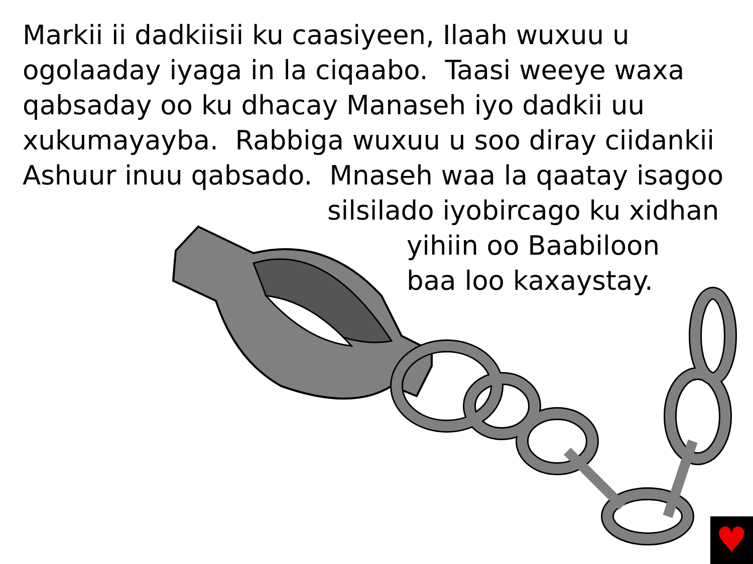Markii ii dadkiisii ku caasiyeen, Ilaah wuxuu u
ogolaaday iyaga in la ciqaabo. Taasi weeye waxa
qabsaday oo ku dhacay Manaseh iyo dadkii uu
xukumayayba. Rabbiga wuxuu u soo diray ciidankii
Ashuur inuu qabsado. Mnaseh waa la qaatay isagoo
silsilado iyobircago ku xidhan
yihiin oo Baabiloon
baa loo kaxaystay.
♥